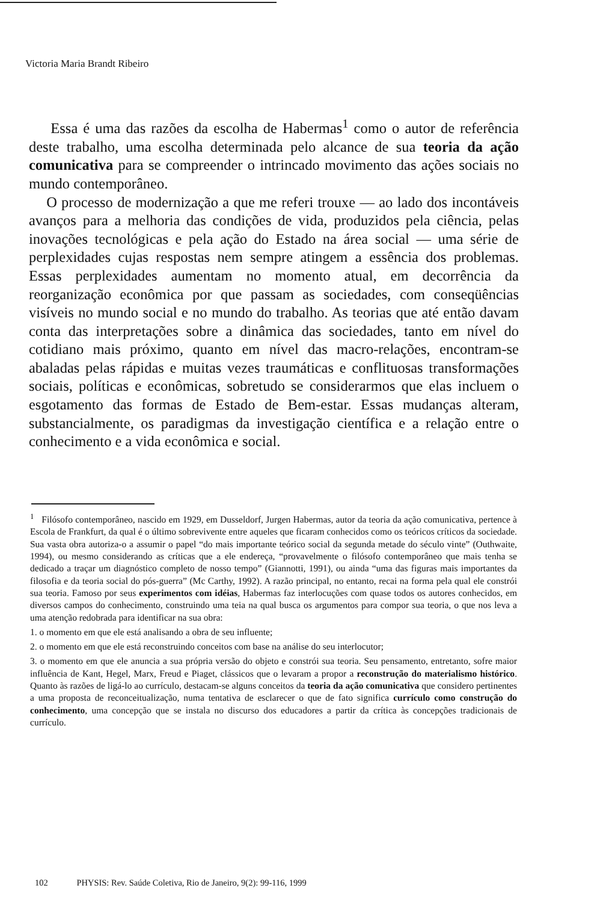Victoria Maria Brandt Ribeiro
Essa é uma das razões da escolha de Habermas<sup>1</sup> como o autor de referência deste trabalho, uma escolha determinada pelo alcance de sua teoria da ação comunicativa para se compreender o intrincado movimento das ações sociais no mundo contemporâneo.
O processo de modernização a que me referi trouxe — ao lado dos incontáveis avanços para a melhoria das condições de vida, produzidos pela ciência, pelas inovações tecnológicas e pela ação do Estado na área social — uma série de perplexidades cujas respostas nem sempre atingem a essência dos problemas. Essas perplexidades aumentam no momento atual, em decorrência da reorganização econômica por que passam as sociedades, com conseqüências visíveis no mundo social e no mundo do trabalho. As teorias que até então davam conta das interpretações sobre a dinâmica das sociedades, tanto em nível do cotidiano mais próximo, quanto em nível das macro-relações, encontram-se abaladas pelas rápidas e muitas vezes traumáticas e conflituosas transformações sociais, políticas e econômicas, sobretudo se considerarmos que elas incluem o esgotamento das formas de Estado de Bem-estar. Essas mudanças alteram, substancialmente, os paradigmas da investigação científica e a relação entre o conhecimento e a vida econômica e social.
<sup>1</sup> Filósofo contemporâneo, nascido em 1929, em Dusseldorf, Jurgen Habermas, autor da teoria da ação comunicativa, pertence à Escola de Frankfurt, da qual é o último sobrevivente entre aqueles que ficaram conhecidos como os teóricos críticos da sociedade. Sua vasta obra autoriza-o a assumir o papel “do mais importante teórico social da segunda metade do século vinte” (Outhwaite, 1994), ou mesmo considerando as críticas que a ele endereça, “provavelmente o filósofo contemporâneo que mais tenha se dedicado a traçar um diagnóstico completo de nosso tempo” (Giannotti, 1991), ou ainda “uma das figuras mais importantes da filosofia e da teoria social do pós-guerra” (Mc Carthy, 1992). A razão principal, no entanto, recai na forma pela qual ele constrói sua teoria. Famoso por seus experimentos com idéias, Habermas faz interlocuções com quase todos os autores conhecidos, em diversos campos do conhecimento, construindo uma teia na qual busca os argumentos para compor sua teoria, o que nos leva a uma atenção redobrada para identificar na sua obra:
1. o momento em que ele está analisando a obra de seu influente;
2. o momento em que ele está reconstruindo conceitos com base na análise do seu interlocutor;
3. o momento em que ele anuncia a sua própria versão do objeto e constrói sua teoria. Seu pensamento, entretanto, sofre maior influência de Kant, Hegel, Marx, Freud e Piaget, clássicos que o levaram a propor a reconstrução do materialismo histórico. Quanto às razões de ligá-lo ao currículo, destacam-se alguns conceitos da teoria da ação comunicativa que considero pertinentes a uma proposta de reconceitualização, numa tentativa de esclarecer o que de fato significa currículo como construção do conhecimento, uma concepção que se instala no discurso dos educadores a partir da crítica às concepções tradicionais de currículo.
102 PHYSIS: Rev. Saúde Coletiva, Rio de Janeiro, 9(2): 99-116, 1999